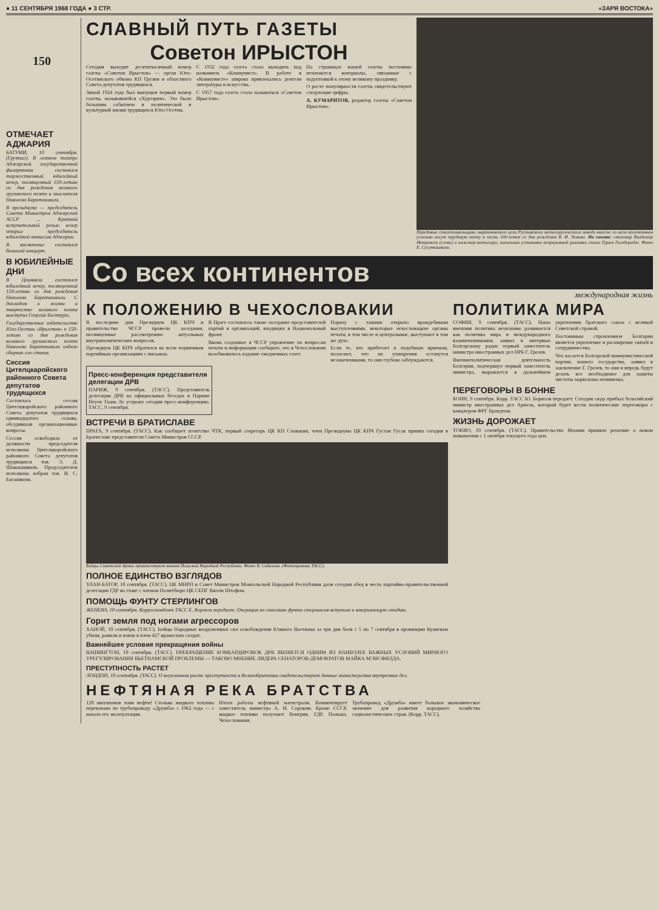● 11 СЕНТЯБРЯ 1968 ГОДА ● 3 СТР. «ЗАРЯ ВОСТОКА»
150
ОТМЕЧАЕТ АДЖАРИЯ
БАТУМИ, 10 сентября. (Грузтаг). В летнем театре Аджарской государственной филармонии состоялся торжественный юбилейный вечер, посвященный 150-летию со дня рождения великого грузинского поэта и мыслителя Николоза Бараташвили.
В президиуме — председатель Совета Министров Аджарской АССР ... Краткой вступительной речью вечер открыл председатель юбилейной комиссии Аджарии.
В заключение состоялся большой концерт.
В ЮБИЛЕЙНЫЕ ДНИ
В Цхинвали состоялся юбилейный вечер, посвященный 150-летию со дня рождения Николоза Бараташвили. С докладом о жизни и творчестве великого поэта выступил Георгий Бестаури.
Государственное издательство Юго-Осетии «Ирыстон» к 150-летию со дня рождения великого грузинского поэта Николоза Бараташвили издало сборник его стихов.
Сессия Цителцкаройского районного Совета депутатов трудящихся
Состоялась сессия Цителцкаройского районного Совета депутатов трудящихся одиннадцатого созыва, обсудившая организационные вопросы.
Сессия освободила от должности председателя исполкома Цителцкаройского районного Совета депутатов трудящихся тов. Э. Д. Шаншашвили. Председателем исполкома избран тов. И. С. Багашвили.
СЛАВНЫЙ ПУТЬ ГАЗЕТЫ
Советон ИРЫСТОН
Сегодня выходит десятитысячный номер газеты «Советон Ирыстон» — орган Юго-Осетинского обкома КП Грузии и областного Совета депутатов трудящихся.
Зимой 1924 года был выпущен первый номер газеты, называвшейся «Хурзэрин». Это было большим событием в политической и культурной жизни трудящихся Юго-Осетии.
С 1932 года газета стала выходить под названием «Коммунист». В работе в «Коммунисте» широко привлекались деятели литературы и искусства.
С 1957 года газета стала называться «Советон Ирыстон».
На страницах нашей газеты постоянно печатаются материалы, связанные с подготовкой к этому великому празднику.
О росте популярности газеты свидетельствуют следующие цифры.
А. КУМАРИТОВ, редактор газеты «Советон Ирыстон».
Передовые сталеплавильщики мартеновского цеха Руставского металлургического завода вместе со всем коллективом успешно несут трудовую вахту в честь 100-летия со дня рождения В. И. Ленина. На снимке: сталевар Владимир Метревели (слева) и инженер-металлург, начальник установки непрерывной разливки стали Гурам Гогоберидзе. Фото Е. Сусункашвили.
Со всех континентов
международная жизнь
К ПОЛОЖЕНИЮ В ЧЕХОСЛОВАКИИ
В последние дни Президиум ЦК КПЧ и правительство ЧССР провели заседания, посвященные рассмотрению актуальных внутриполитических вопросов.
Президиум ЦК КПЧ обратился ко всем первичным партийным организациям с письмом.
В Праге состоялось также заседание представителей партий и организаций, входящих в Национальный фронт.
Вновь созданное в ЧССР управление по вопросам печати и информации сообщило, что в Чехословакии возобновилось издание ежедневных газет.
Нарялу с такими открыто враждебными выступлениями, некоторые чехословацкие органы печати, в том числе и центральные, выступают в том же духе.
Если те, кто прибегает к подобным приемам, полагают, что их ухищрения останутся незамеченными, то они глубоко заблуждаются.
Пресс-конференция представителя делегации ДРВ
ПАРИЖ, 9 сентября. (ТАСС). Представитель делегации ДРВ на официальных беседах в Париже Нгуен Тхань Ле устроил сегодня пресс-конференцию. ТАСС, 9 сентября.
ВСТРЕЧИ В БРАТИСЛАВЕ
ПРАГА, 9 сентября. (ТАСС). Как сообщает агентство ЧТК, первый секретарь ЦК КП Словакии, член Президиума ЦК КПЧ Густав Гусак принял сегодня в Братиславе представителя Совета Министров СССР.
Бойцы Советской Армии приветствуют воинов Польской Народной Республики. Фото В. Соболева. (Фотохроника ТАСС).
ПОЛНОЕ ЕДИНСТВО ВЗГЛЯДОВ
УЛАН-БАТОР, 10 сентября. (ТАСС). ЦК МНРП и Совет Министров Монгольской Народной Республики дали сегодня обед в честь партийно-правительственной делегации ГДР во главе с членом Политбюро ЦК СЕПГ Вилли Штофом.
ПОМОЩЬ ФУНТУ СТЕРЛИНГОВ
ЖЕНЕВА, 10 сентября. Корреспондент ТАСС Е. Коржев передает: Операция по спасению фунта стерлингов вступила в завершающую стадию.
Горит земля под ногами агрессоров
ХАНОЙ, 10 сентября. (ТАСС). Бойцы Народных вооруженных сил освобождения Южного Вьетнама за три дня боев с 5 по 7 сентября в провинции Куангнам убили, ранили и взяли в плен 427 вражеских солдат.
Важнейшее условие прекращения войны
ВАШИНГТОН, 10 сентября. (ТАСС). ПРЕКРАЩЕНИЕ БОМБАРДИРОВОК ДРВ ЯВЛЯЕТСЯ ОДНИМ ИЗ НАИБОЛЕЕ ВАЖНЫХ УСЛОВИЙ МИРНОГО УРЕГУЛИРОВАНИЯ ВЬЕТНАМСКОЙ ПРОБЛЕМЫ — ТАКОВО МНЕНИЕ ЛИДЕРА СЕНАТОРОВ-ДЕМОКРАТОВ МАЙКА МЭНСФИЛДА.
ПРЕСТУПНОСТЬ РАСТЕТ
ЛОНДОН, 10 сентября. (ТАСС). О неуклонном росте преступности в Великобритании свидетельствуют данные министерства внутренних дел.
ПОЛИТИКА МИРА
СОФИЯ, 9 сентября. (ТАСС). Наша внешняя политика неуклонно развивается как политика мира и международного взаимопонимания, заявил в интервью Болгарскому радио первый заместитель министра иностранных дел НРБ Г. Грозев.
Внешнеполитическая деятельность Болгарии, подчеркнул первый заместитель министра, выражается в дальнейшем укреплении братского союза с великой Советской страной.
Постоянным стремлением Болгарии является укрепление и расширение связей и сотрудничества.
Что касается Болгарской коммунистической партии, нашего государства, заявил в заключение Г. Грозев, то они и впредь будут делать все необходимое для защиты чистоты марксизма-ленинизма.
ПЕРЕГОВОРЫ В БОННЕ
БОНН, 9 сентября. Корр. ТАСС Ю. Борисов передает: Сегодня сюда прибыл бельгийский министр иностранных дел Армель, который будет вести политические переговоры с канцлером ФРГ Брандтом.
ЖИЗНЬ ДОРОЖАЕТ
ТОКИО, 10 сентября. (ТАСС). Правительство Японии приняло решение о новом повышении с 1 октября текущего года цен.
НЕФТЯНАЯ РЕКА БРАТСТВА
120 миллионов тонн нефти! Столько жидкого топлива перекачано по трубопроводу «Дружба» с 1962 года — с начала его эксплуатации.
Итоги работы нефтяной магистрали. Комментирует заместитель министра А. И. Сорокин. Кроме СССР, жидкое топливо получают Венгрия, ГДР, Польша, Чехословакия.
Трубопровод «Дружба» имеет большое экономическое значение для развития народного хозяйства социалистических стран. (Корр. ТАСС).